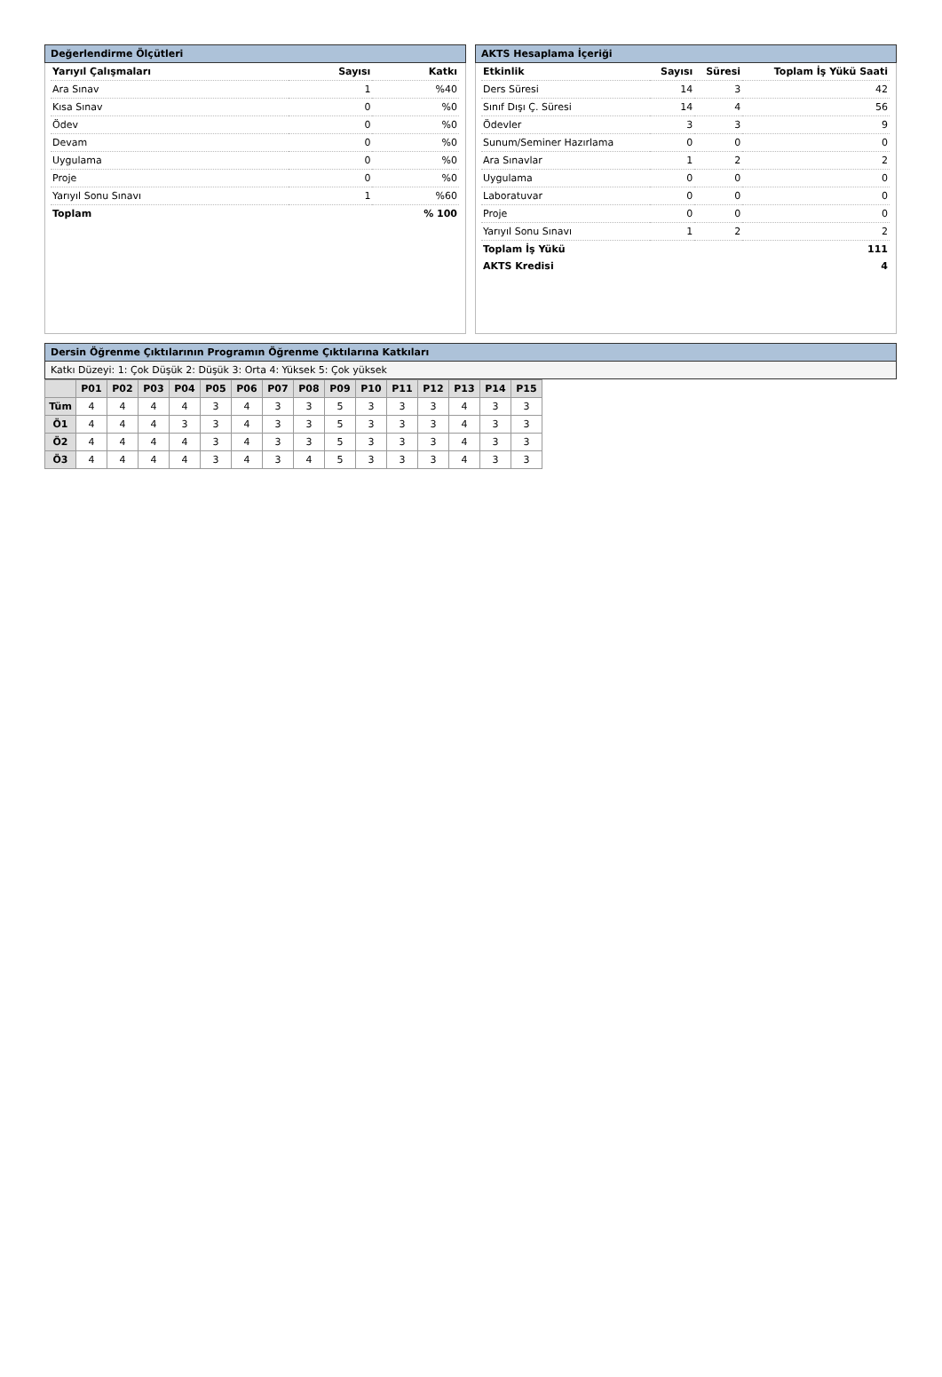Değerlendirme Ölçütleri
| Yarıyıl Çalışmaları | Sayısı | Katkı |
| Ara Sınav | 1 | %40 |
| Kısa Sınav | 0 | %0 |
| Ödev | 0 | %0 |
| Devam | 0 | %0 |
| Uygulama | 0 | %0 |
| Proje | 0 | %0 |
| Yarıyıl Sonu Sınavı | 1 | %60 |
| Toplam | | % 100 |
AKTS Hesaplama İçeriği
| Etkinlik | Sayısı | Süresi | Toplam İş Yükü Saati |
| Ders Süresi | 14 | 3 | 42 |
| Sınıf Dışı Ç. Süresi | 14 | 4 | 56 |
| Ödevler | 3 | 3 | 9 |
| Sunum/Seminer Hazırlama | 0 | 0 | 0 |
| Ara Sınavlar | 1 | 2 | 2 |
| Uygulama | 0 | 0 | 0 |
| Laboratuvar | 0 | 0 | 0 |
| Proje | 0 | 0 | 0 |
| Yarıyıl Sonu Sınavı | 1 | 2 | 2 |
| Toplam İş Yükü | | | 111 |
| AKTS Kredisi | | | 4 |
Dersin Öğrenme Çıktılarının Programın Öğrenme Çıktılarına Katkıları
Katkı Düzeyi: 1: Çok Düşük 2: Düşük 3: Orta 4: Yüksek 5: Çok yüksek
| | P01 | P02 | P03 | P04 | P05 | P06 | P07 | P08 | P09 | P10 | P11 | P12 | P13 | P14 | P15 |
| --- | --- | --- | --- | --- | --- | --- | --- | --- | --- | --- | --- | --- | --- | --- | --- |
| Tüm | 4 | 4 | 4 | 4 | 3 | 4 | 3 | 3 | 5 | 3 | 3 | 3 | 4 | 3 | 3 |
| Ö1 | 4 | 4 | 4 | 3 | 3 | 4 | 3 | 3 | 5 | 3 | 3 | 3 | 4 | 3 | 3 |
| Ö2 | 4 | 4 | 4 | 4 | 3 | 4 | 3 | 3 | 5 | 3 | 3 | 3 | 4 | 3 | 3 |
| Ö3 | 4 | 4 | 4 | 4 | 3 | 4 | 3 | 4 | 5 | 3 | 3 | 3 | 4 | 3 | 3 |